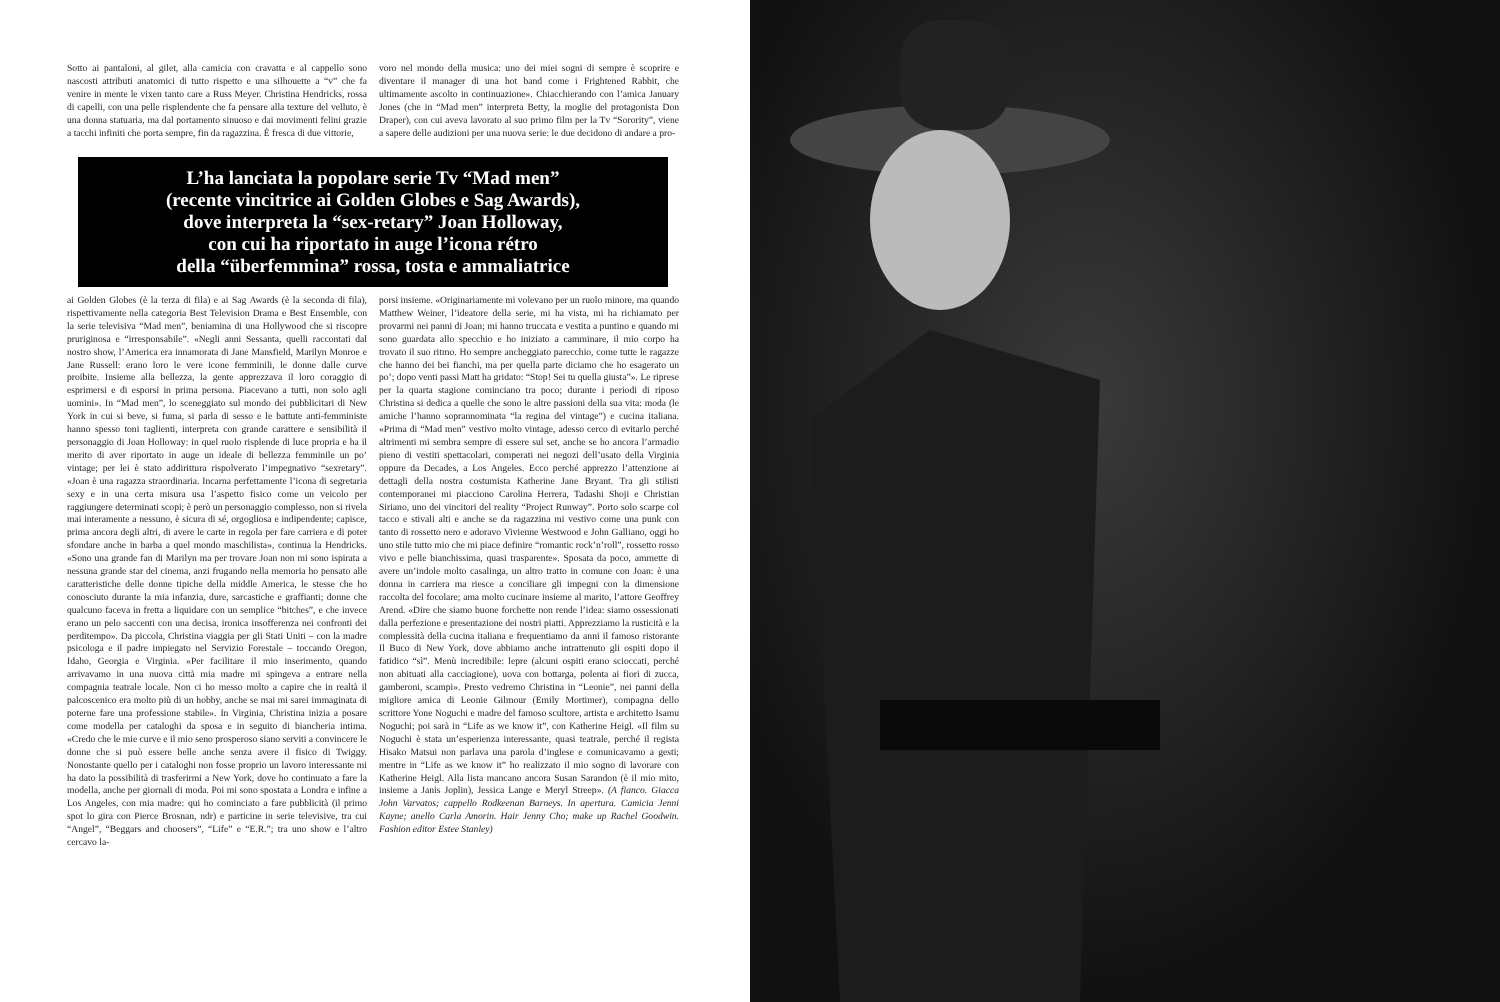Sotto ai pantaloni, al gilet, alla camicia con cravatta e al cappello sono nascosti attributi anatomici di tutto rispetto e una silhouette a “v” che fa venire in mente le vixen tanto care a Russ Meyer. Christina Hendricks, rossa di capelli, con una pelle risplendente che fa pensare alla texture del velluto, è una donna statuaria, ma dal portamento sinuoso e dai movimenti felini grazie a tacchi infiniti che porta sempre, fin da ragazzina. È fresca di due vittorie,
voro nel mondo della musica: uno dei miei sogni di sempre è scoprire e diventare il manager di una hot band come i Frightened Rabbit, che ultimamente ascolto in continuazione». Chiacchierando con l’amica January Jones (che in “Mad men” interpreta Betty, la moglie del protagonista Don Draper), con cui aveva lavorato al suo primo film per la Tv “Sorority”, viene a sapere delle audizioni per una nuova serie: le due decidono di andare a pro-
L’ha lanciata la popolare serie Tv “Mad men”
(recente vincitrice ai Golden Globes e Sag Awards),
dove interpreta la “sex-retary” Joan Holloway,
con cui ha riportato in auge l’icona rétro
della “überfemmina” rossa, tosta e ammaliatrice
ai Golden Globes (è la terza di fila) e ai Sag Awards (è la seconda di fila), rispettivamente nella categoria Best Television Drama e Best Ensemble, con la serie televisiva “Mad men”, beniamina di una Hollywood che si riscopre pruriginosa e “irresponsabile”. «Negli anni Sessanta, quelli raccontati dal nostro show, l’America era innamorata di Jane Mansfield, Marilyn Monroe e Jane Russell: erano loro le vere icone femminili, le donne dalle curve proibite. Insieme alla bellezza, la gente apprezzava il loro coraggio di esprimersi e di esporsi in prima persona. Piacevano a tutti, non solo agli uomini». In “Mad men”, lo sceneggiato sul mondo dei pubblicitari di New York in cui si beve, si fuma, si parla di sesso e le battute anti-femministe hanno spesso toni taglienti, interpreta con grande carattere e sensibilità il personaggio di Joan Holloway: in quel ruolo risplende di luce propria e ha il merito di aver riportato in auge un ideale di bellezza femminile un po’ vintage; per lei è stato addirittura rispolverato l’impegnativo “sexretary”. «Joan è una ragazza straordinaria. Incarna perfettamente l’icona di segretaria sexy e in una certa misura usa l’aspetto fisico come un veicolo per raggiungere determinati scopi; è però un personaggio complesso, non si rivela mai interamente a nessuno, è sicura di sé, orgogliosa e indipendente; capisce, prima ancora degli altri, di avere le carte in regola per fare carriera e di poter sfondare anche in barba a quel mondo maschilista», continua la Hendricks. «Sono una grande fan di Marilyn ma per trovare Joan non mi sono ispirata a nessuna grande star del cinema, anzi frugando nella memoria ho pensato alle caratteristiche delle donne tipiche della middle America, le stesse che ho conosciuto durante la mia infanzia, dure, sarcastiche e graffianti; donne che qualcuno faceva in fretta a liquidare con un semplice “bitches”, e che invece erano un pelo saccenti con una decisa, ironica insofferenza nei confronti dei perditempo». Da piccola, Christina viaggia per gli Stati Uniti – con la madre psicologa e il padre impiegato nel Servizio Forestale – toccando Oregon, Idaho, Georgia e Virginia. «Per facilitare il mio inserimento, quando arrivavamo in una nuova città mia madre mi spingeva a entrare nella compagnia teatrale locale. Non ci ho messo molto a capire che in realtà il palcoscenico era molto più di un hobby, anche se mai mi sarei immaginata di poterne fare una professione stabile». In Virginia, Christina inizia a posare come modella per cataloghi da sposa e in seguito di biancheria intima. «Credo che le mie curve e il mio seno prosperoso siano serviti a convincere le donne che si può essere belle anche senza avere il fisico di Twiggy. Nonostante quello per i cataloghi non fosse proprio un lavoro interessante mi ha dato la possibilità di trasferirmi a New York, dove ho continuato a fare la modella, anche per giornali di moda. Poi mi sono spostata a Londra e infine a Los Angeles, con mia madre: qui ho cominciato a fare pubblicità (il primo spot lo gira con Pierce Brosnan, ndr) e particine in serie televisive, tra cui “Angel”, “Beggars and choosers”, “Life” e “E.R.”; tra uno show e l’altro cercavo la-
porsi insieme. «Originariamente mi volevano per un ruolo minore, ma quando Matthew Weiner, l’ideatore della serie, mi ha vista, mi ha richiamato per provarmi nei panni di Joan; mi hanno truccata e vestita a puntino e quando mi sono guardata allo specchio e ho iniziato a camminare, il mio corpo ha trovato il suo ritmo. Ho sempre ancheggiato parecchio, come tutte le ragazze che hanno dei bei fianchi, ma per quella parte diciamo che ho esagerato un po’; dopo venti passi Matt ha gridato: “Stop! Sei tu quella giusta”». Le riprese per la quarta stagione cominciano tra poco; durante i periodi di riposo Christina si dedica a quelle che sono le altre passioni della sua vita: moda (le amiche l’hanno soprannominata “la regina del vintage”) e cucina italiana. «Prima di “Mad men” vestivo molto vintage, adesso cerco di evitarlo perché altrimenti mi sembra sempre di essere sul set, anche se ho ancora l’armadio pieno di vestiti spettacolari, comperati nei negozi dell’usato della Virginia oppure da Decades, a Los Angeles. Ecco perché apprezzo l’attenzione ai dettagli della nostra costumista Katherine Jane Bryant. Tra gli stilisti contemporanei mi piacciono Carolina Herrera, Tadashi Shoji e Christian Siriano, uno dei vincitori del reality “Project Runway”. Porto solo scarpe col tacco e stivali alti e anche se da ragazzina mi vestivo come una punk con tanto di rossetto nero e adoravo Vivienne Westwood e John Galliano, oggi ho uno stile tutto mio che mi piace definire “romantic rock’n’roll”, rossetto rosso vivo e pelle bianchissima, quasi trasparente». Sposata da poco, ammette di avere un’indole molto casalinga, un altro tratto in comune con Joan: è una donna in carriera ma riesce a conciliare gli impegni con la dimensione raccolta del focolare; ama molto cucinare insieme al marito, l’attore Geoffrey Arend. «Dire che siamo buone forchette non rende l’idea: siamo ossessionati dalla perfezione e presentazione dei nostri piatti. Apprezziamo la rusticità e la complessità della cucina italiana e frequentiamo da anni il famoso ristorante Il Buco di New York, dove abbiamo anche intrattenuto gli ospiti dopo il fatidico “sì”. Menù incredibile: lepre (alcuni ospiti erano scioccati, perché non abituati alla cacciagione), uova con bottarga, polenta ai fiori di zucca, gamberoni, scampi». Presto vedremo Christina in “Leonie”, nei panni della migliore amica di Leonie Gilmour (Emily Mortimer), compagna dello scrittore Yone Noguchi e madre del famoso scultore, artista e architetto Isamu Noguchi; poi sarà in “Life as we know it”, con Katherine Heigl. «Il film su Noguchi è stata un’esperienza interessante, quasi teatrale, perché il regista Hisako Matsui non parlava una parola d’inglese e comunicavamo a gesti; mentre in “Life as we know it” ho realizzato il mio sogno di lavorare con Katherine Heigl. Alla lista mancano ancora Susan Sarandon (è il mio mito, insieme a Janis Joplin), Jessica Lange e Meryl Streep». (A fianco. Giacca John Varvatos; cappello Rodkeenan Barneys. In apertura. Camicia Jenni Kayne; anello Carla Amorin. Hair Jenny Cho; make up Rachel Goodwin. Fashion editor Estee Stanley)